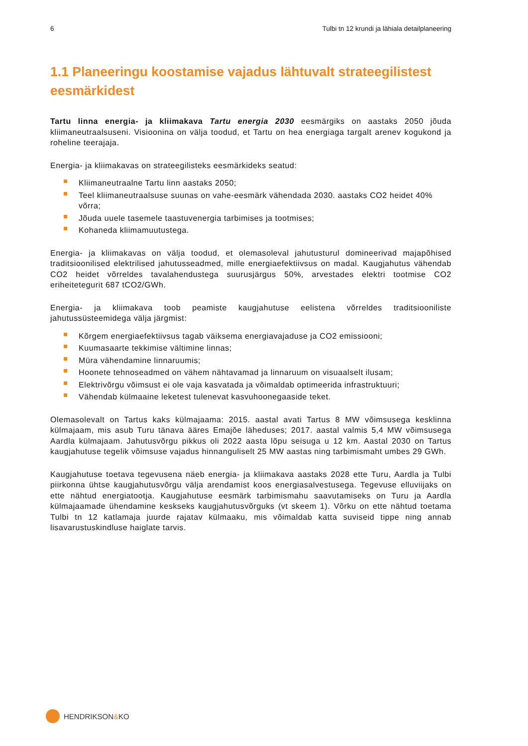6 Tulbi tn 12 krundi ja lähiala detailplaneering
1.1 Planeeringu koostamise vajadus lähtuvalt strateegilistest eesmärkidest
Tartu linna energia- ja kliimakava Tartu energia 2030 eesmärgiks on aastaks 2050 jõuda kliimaneutraalsuseni. Visioonina on välja toodud, et Tartu on hea energiaga targalt arenev kogukond ja roheline teerajaja.
Energia- ja kliimakavas on strateegilisteks eesmärkideks seatud:
Kliimaneutraalne Tartu linn aastaks 2050;
Teel kliimaneutraalsuse suunas on vahe-eesmärk vähendada 2030. aastaks CO2 heidet 40% võrra;
Jõuda uuele tasemele taastuvenergia tarbimises ja tootmises;
Kohaneda kliimamuutustega.
Energia- ja kliimakavas on välja toodud, et olemasoleval jahutusturul domineerivad majapõhised traditsioonilised elektrilised jahutusseadmed, mille energiaefektiivsus on madal. Kaugjahutus vähendab CO2 heidet võrreldes tavalahendustega suurusjärgus 50%, arvestades elektri tootmise CO2 eriheitetegurit 687 tCO2/GWh.
Energia- ja kliimakava toob peamiste kaugjahutuse eelistena võrreldes traditsiooniliste jahutussüsteemidega välja järgmist:
Kõrgem energiaefektiivsus tagab väiksema energiavajaduse ja CO2 emissiooni;
Kuumasaarte tekkimise vältimine linnas;
Müra vähendamine linnaruumis;
Hoonete tehnoseadmed on vähem nähtavamad ja linnaruum on visuaalselt ilusam;
Elektrivõrgu võimsust ei ole vaja kasvatada ja võimaldab optimeerida infrastruktuuri;
Vähendab külmaaine leketest tulenevat kasvuhoonegaaside teket.
Olemasolevalt on Tartus kaks külmajaama: 2015. aastal avati Tartus 8 MW võimsusega kesklinna külmajaam, mis asub Turu tänava ääres Emajõe läheduses; 2017. aastal valmis 5,4 MW võimsusega Aardla külmajaam. Jahutusvõrgu pikkus oli 2022 aasta lõpu seisuga u 12 km. Aastal 2030 on Tartus kaugjahutuse tegelik võimsuse vajadus hinnanguliselt 25 MW aastas ning tarbimismaht umbes 29 GWh.
Kaugjahutuse toetava tegevusena näeb energia- ja kliimakava aastaks 2028 ette Turu, Aardla ja Tulbi piirkonna ühtse kaugjahutusvõrgu välja arendamist koos energiasalvestusega. Tegevuse elluviijaks on ette nähtud energiatootja. Kaugjahutuse eesmärk tarbimismahu saavutamiseks on Turu ja Aardla külmajaamade ühendamine keskseks kaugjahutusvõrguks (vt skeem 1). Võrku on ette nähtud toetama Tulbi tn 12 katlamaja juurde rajatav külmaaku, mis võimaldab katta suviseid tippe ning annab lisavarustuskindluse haiglate tarvis.
HENDRIKSON & KO